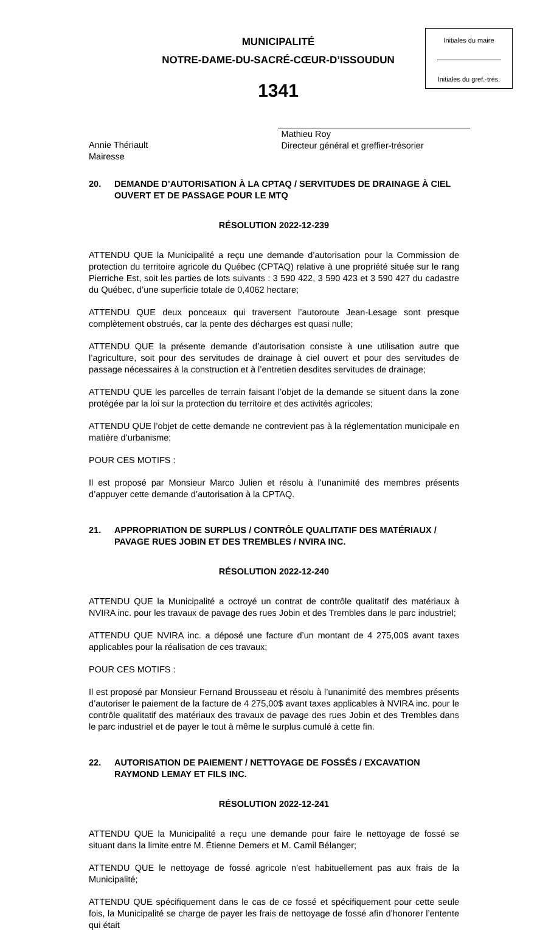MUNICIPALITÉ
NOTRE-DAME-DU-SACRÉ-CŒUR-D’ISSOUDUN
1341
Initiales du maire
Initiales du gref.-trés.
Annie Thériault
Mairesse
Mathieu Roy
Directeur général et greffier-trésorier
20. DEMANDE D’AUTORISATION À LA CPTAQ / SERVITUDES DE DRAINAGE À CIEL OUVERT ET DE PASSAGE POUR LE MTQ
RÉSOLUTION 2022-12-239
ATTENDU QUE la Municipalité a reçu une demande d’autorisation pour la Commission de protection du territoire agricole du Québec (CPTAQ) relative à une propriété située sur le rang Pierriche Est, soit les parties de lots suivants : 3 590 422, 3 590 423 et 3 590 427 du cadastre du Québec, d’une superficie totale de 0,4062 hectare;
ATTENDU QUE deux ponceaux qui traversent l’autoroute Jean-Lesage sont presque complètement obstrués, car la pente des décharges est quasi nulle;
ATTENDU QUE la présente demande d’autorisation consiste à une utilisation autre que l’agriculture, soit pour des servitudes de drainage à ciel ouvert et pour des servitudes de passage nécessaires à la construction et à l’entretien desdites servitudes de drainage;
ATTENDU QUE les parcelles de terrain faisant l’objet de la demande se situent dans la zone protégée par la loi sur la protection du territoire et des activités agricoles;
ATTENDU QUE l’objet de cette demande ne contrevient pas à la réglementation municipale en matière d’urbanisme;
POUR CES MOTIFS :
Il est proposé par Monsieur Marco Julien et résolu à l’unanimité des membres présents d’appuyer cette demande d’autorisation à la CPTAQ.
21. APPROPRIATION DE SURPLUS / CONTRÔLE QUALITATIF DES MATÉRIAUX / PAVAGE RUES JOBIN ET DES TREMBLES / NVIRA INC.
RÉSOLUTION 2022-12-240
ATTENDU QUE la Municipalité a octroyé un contrat de contrôle qualitatif des matériaux à NVIRA inc. pour les travaux de pavage des rues Jobin et des Trembles dans le parc industriel;
ATTENDU QUE NVIRA inc. a déposé une facture d’un montant de 4 275,00$ avant taxes applicables pour la réalisation de ces travaux;
POUR CES MOTIFS :
Il est proposé par Monsieur Fernand Brousseau et résolu à l’unanimité des membres présents d’autoriser le paiement de la facture de 4 275,00$ avant taxes applicables à NVIRA inc. pour le contrôle qualitatif des matériaux des travaux de pavage des rues Jobin et des Trembles dans le parc industriel et de payer le tout à même le surplus cumulé à cette fin.
22. AUTORISATION DE PAIEMENT / NETTOYAGE DE FOSSÉS / EXCAVATION RAYMOND LEMAY ET FILS INC.
RÉSOLUTION 2022-12-241
ATTENDU QUE la Municipalité a reçu une demande pour faire le nettoyage de fossé se situant dans la limite entre M. Étienne Demers et M. Camil Bélanger;
ATTENDU QUE le nettoyage de fossé agricole n’est habituellement pas aux frais de la Municipalité;
ATTENDU QUE spécifiquement dans le cas de ce fossé et spécifiquement pour cette seule fois, la Municipalité se charge de payer les frais de nettoyage de fossé afin d’honorer l’entente qui était